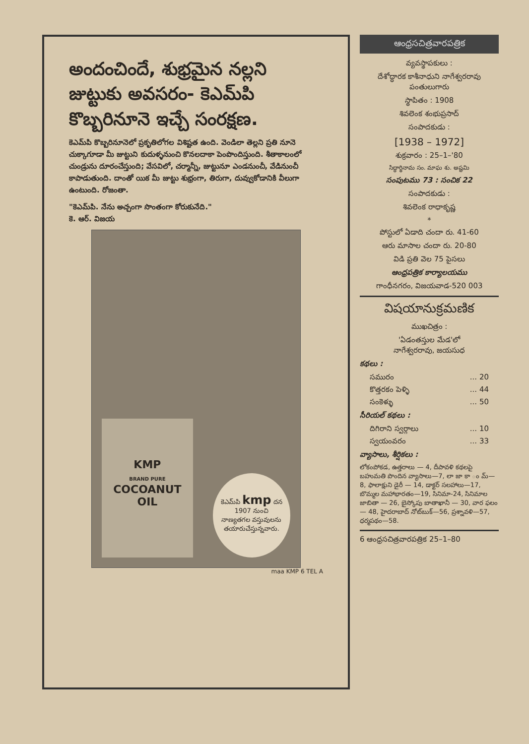అందంచిందే, శుభ్రమైన నల్లని జుట్టుకు అవసరం- కెఎమ్‌పి కొబ్బరినూనె ఇచ్చే సంరక్షణ.
కెఎమ్‌పి కొబ్బరినూనెలో ప్రకృతిలోగల విశిష్టత ఉంది. వెండిలా తెల్లని ప్రతి నూనె చుక్కాగూడా మీ జుట్టుని కుదుళ్ళనుంచి కొనలదాకా పెంపొందిస్తుంది. శీతాకాలంలో చుండ్రును దూరంచేస్తుంది; వేసవిలో, చర్మాన్నీ, జుట్టునూ ఎండనుంచీ, వేడినుంచీ కాపాడుతుంది. దాంతో యిక మీ జుట్టు శుభ్రంగా, తిరుగా, దువ్వుకోడానికి వీలుగా ఉంటుంది. రోజంతా.
"కెఎమ్‌పి. నేను అచ్చంగా సొంతంగా కోరుకునేది."
కె. ఆర్. విజయ
KMP
BRAND PURE
COCOANUT
OIL
కెఎమ్‌పి kmp దన
1907 నుంచి
నాణ్యతగల వస్తువులను తయారుచేస్తున్నవారు.
maa KMP 6 TEL A
ఆంధ్రసచిత్రవారపత్రిక
వ్యవస్థాపకులు :
దేశోద్ధారక కాశీనాధుని నాగేశ్వరరావు పంతులుగారు
స్థాపితం : 1908
శివలెంక శంభుప్రసాద్
సంపాదకుడు :
[1938 – 1972]
శుక్రవారం : 25–1–'80
సిద్ధార్థినామ సం. మాఘ శు. అష్టమి
సంపుటము 73 : సంచిక 22
సంపాదకుడు :
శివలెంక రాధాకృష్ణ
*
పోస్టులో ఏడాది చందా రు. 41-60
ఆరు మాసాల చందా రు. 20-80
విడి ప్రతి వెల 75 పైసలు
ఆంధ్రపత్రిక కార్యాలయము
గాంధీనగరం, విజయవాడ-520 003
విషయానుక్రమణిక
ముఖచిత్రం :
'ఏడంతస్తుల మేడ'లో
నాగేశ్వరరావు, జయసుధ
కథలు :
సమురం... 20
కొత్తరకం పెళ్ళి... 44
సంకెళ్ళు... 50
సీరియల్ కథలు :
దిగిరాని స్వర్గాలు... 10
స్వయంవరం... 33
వ్యాసాలు, శీర్షికలు :
లోకంపోకడ, ఉత్తరాలు — 4, దీపావళి కథలపై బహుమతి పొందిన వ్యాసాలు—7, లా జా కా ం మ్—8, ఫాలాక్షుని డైరీ — 14, డాక్టర్ సలహాలు—17, బొమ్మల మహాభారతం—19, సినిమా-24, సినిమాల జాబితా — 26, బైస్కోపు బాతాఖానీ — 30, వార ఫలం — 48, హైదరాబాద్ నోట్‌బుక్—56, ప్రశ్నావళి—57, ధర్మపథం—58.
6 ఆంధ్రసచిత్రవారపత్రిక 25–1–80